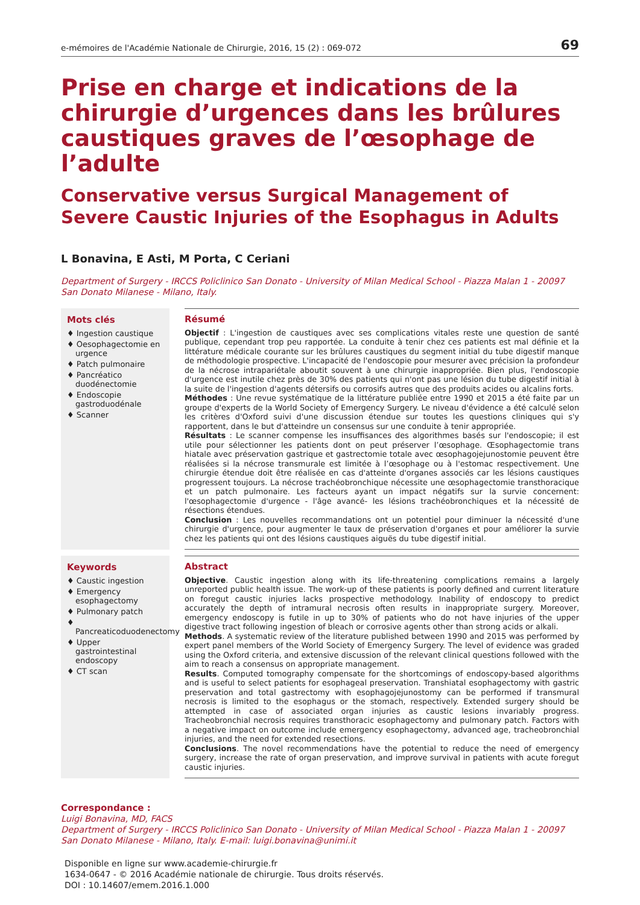e-mémoires de l'Académie Nationale de Chirurgie, 2016, 15 (2) : 069-072 69
Prise en charge et indications de la chirurgie d’urgences dans les brûlures caustiques graves de l’œsophage de l’adulte
Conservative versus Surgical Management of Severe Caustic Injuries of the Esophagus in Adults
L Bonavina, E Asti, M Porta, C Ceriani
Department of Surgery - IRCCS Policlinico San Donato - University of Milan Medical School - Piazza Malan 1 - 20097 San Donato Milanese - Milano, Italy.
Mots clés
♦ Ingestion caustique
♦ Oesophagectomie en urgence
♦ Patch pulmonaire
♦ Pancréatico duodénectomie
♦ Endoscopie gastroduodénale
♦ Scanner
Résumé
Objectif : L'ingestion de caustiques avec ses complications vitales reste une question de santé publique, cependant trop peu rapportée. La conduite à tenir chez ces patients est mal définie et la littérature médicale courante sur les brûlures caustiques du segment initial du tube digestif manque de méthodologie prospective. L'incapacité de l'endoscopie pour mesurer avec précision la profondeur de la nécrose intrapariétale aboutit souvent à une chirurgie inappropriée. Bien plus, l'endoscopie d'urgence est inutile chez près de 30% des patients qui n'ont pas une lésion du tube digestif initial à la suite de l'ingestion d'agents détersifs ou corrosifs autres que des produits acides ou alcalins forts.
Méthodes : Une revue systématique de la littérature publiée entre 1990 et 2015 a été faite par un groupe d'experts de la World Society of Emergency Surgery. Le niveau d'évidence a été calculé selon les critères d'Oxford suivi d'une discussion étendue sur toutes les questions cliniques qui s'y rapportent, dans le but d'atteindre un consensus sur une conduite à tenir appropriée.
Résultats : Le scanner compense les insuffisances des algorithmes basés sur l'endoscopie; il est utile pour sélectionner les patients dont on peut préserver l’œsophage. Œsophagectomie trans hiatale avec préservation gastrique et gastrectomie totale avec œsophagojejunostomie peuvent être réalisées si la nécrose transmurale est limitée à l’œsophage ou à l'estomac respectivement. Une chirurgie étendue doit être réalisée en cas d'atteinte d'organes associés car les lésions caustiques progressent toujours. La nécrose trachéobronchique nécessite une œsophagectomie transthoracique et un patch pulmonaire. Les facteurs ayant un impact négatifs sur la survie concernent: l'œsophagectomie d'urgence - l'âge avancé- les lésions trachéobronchiques et la nécessité de résections étendues.
Conclusion : Les nouvelles recommandations ont un potentiel pour diminuer la nécessité d'une chirurgie d'urgence, pour augmenter le taux de préservation d'organes et pour améliorer la survie chez les patients qui ont des lésions caustiques aiguës du tube digestif initial.
Keywords
♦ Caustic ingestion
♦ Emergency esophagectomy
♦ Pulmonary patch
♦ Pancreaticoduodenectomy
♦ Upper gastrointestinal endoscopy
♦ CT scan
Abstract
Objective. Caustic ingestion along with its life-threatening complications remains a largely unreported public health issue. The work-up of these patients is poorly defined and current literature on foregut caustic injuries lacks prospective methodology. Inability of endoscopy to predict accurately the depth of intramural necrosis often results in inappropriate surgery. Moreover, emergency endoscopy is futile in up to 30% of patients who do not have injuries of the upper digestive tract following ingestion of bleach or corrosive agents other than strong acids or alkali.
Methods. A systematic review of the literature published between 1990 and 2015 was performed by expert panel members of the World Society of Emergency Surgery. The level of evidence was graded using the Oxford criteria, and extensive discussion of the relevant clinical questions followed with the aim to reach a consensus on appropriate management.
Results. Computed tomography compensate for the shortcomings of endoscopy-based algorithms and is useful to select patients for esophageal preservation. Transhiatal esophagectomy with gastric preservation and total gastrectomy with esophagojejunostomy can be performed if transmural necrosis is limited to the esophagus or the stomach, respectively. Extended surgery should be attempted in case of associated organ injuries as caustic lesions invariably progress. Tracheobronchial necrosis requires transthoracic esophagectomy and pulmonary patch. Factors with a negative impact on outcome include emergency esophagectomy, advanced age, tracheobronchial injuries, and the need for extended resections.
Conclusions. The novel recommendations have the potential to reduce the need of emergency surgery, increase the rate of organ preservation, and improve survival in patients with acute foregut caustic injuries.
Correspondance :
Luigi Bonavina, MD, FACS
Department of Surgery - IRCCS Policlinico San Donato - University of Milan Medical School - Piazza Malan 1 - 20097 San Donato Milanese - Milano, Italy. E-mail: luigi.bonavina@unimi.it
Disponible en ligne sur www.academie-chirurgie.fr
1634-0647 - © 2016 Académie nationale de chirurgie. Tous droits réservés.
DOI : 10.14607/emem.2016.1.000